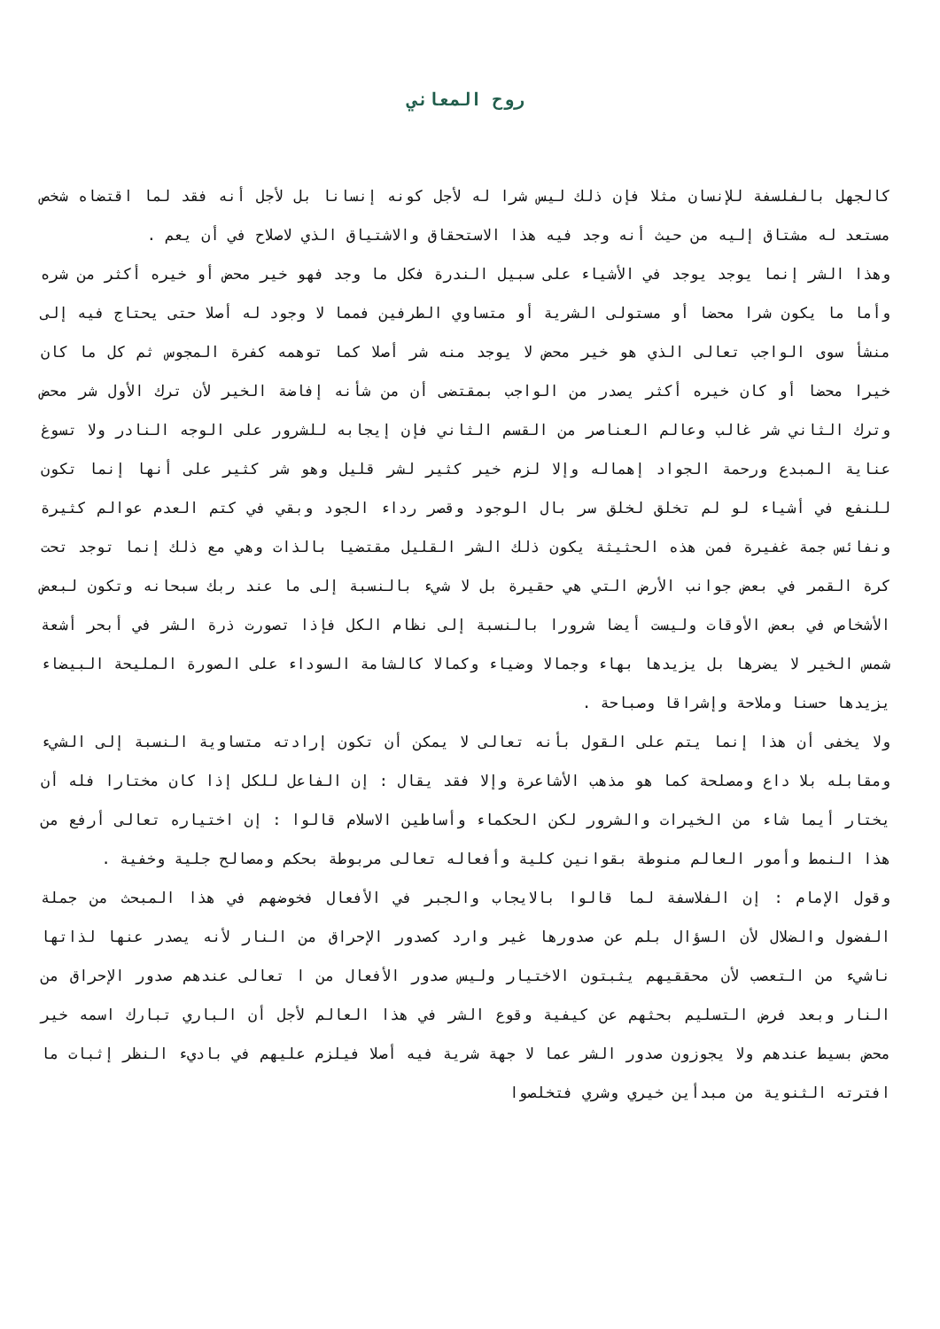روح المعاني
كالجهل بالفلسفة للإنسان مثلا فإن ذلك ليس شرا له لأجل كونه إنسانا بل لأجل أنه فقد لما اقتضاه شخص مستعد له مشتاق إليه من حيث أنه وجد فيه هذا الاستحقاق والاشتياق الذي لاصلاح في أن يعم .
وهذا الشر إنما يوجد يوجد في الأشياء على سبيل الندرة فكل ما وجد فهو خير محض أو خيره أكثر من شره وأما ما يكون شرا محضا أو مستولى الشرية أو متساوي الطرفين فمما لا وجود له أصلا حتى يحتاج فيه إلى منشأ سوى الواجب تعالى الذي هو خير محض لا يوجد منه شر أصلا كما توهمه كفرة المجوس ثم كل ما كان خيرا محضا أو كان خيره أكثر يصدر من الواجب بمقتضى أن من شأنه إفاضة الخير لأن ترك الأول شر محض وترك الثاني شر غالب وعالم العناصر من القسم الثاني فإن إيجابه للشرور على الوجه النادر ولا تسوغ عناية المبدع ورحمة الجواد إهماله وإلا لزم خير كثير لشر قليل وهو شر كثير على أنها إنما تكون للنفع في أشياء لو لم تخلق لخلق سر بال الوجود وقصر رداء الجود وبقي في كتم العدم عوالم كثيرة ونفائس جمة غفيرة فمن هذه الحثيثة يكون ذلك الشر القليل مقتضيا بالذات وهي مع ذلك إنما توجد تحت كرة القمر في بعض جوانب الأرض التي هي حقيرة بل لا شيء بالنسبة إلى ما عند ربك سبحانه وتكون لبعض الأشخاص في بعض الأوقات وليست أيضا شرورا بالنسبة إلى نظام الكل فإذا تصورت ذرة الشر في أبحر أشعة شمس الخير لا يضرها بل يزيدها بهاء وجمالا وضياء وكمالا كالشامة السوداء على الصورة المليحة البيضاء يزيدها حسنا وملاحة وإشراقا وصباحة .
ولا يخفى أن هذا إنما يتم على القول بأنه تعالى لا يمكن أن تكون إرادته متساوية النسبة إلى الشيء ومقابله بلا داع ومصلحة كما هو مذهب الأشاعرة وإلا فقد يقال : إن الفاعل للكل إذا كان مختارا فله أن يختار أيما شاء من الخيرات والشرور لكن الحكماء وأساطين الاسلام قالوا : إن اختياره تعالى أرفع من هذا النمط وأمور العالم منوطة بقوانين كلية وأفعاله تعالى مربوطة بحكم ومصالح جلية وخفية .
وقول الإمام : إن الفلاسفة لما قالوا بالايجاب والجبر في الأفعال فخوضهم في هذا المبحث من جملة الفضول والضلال لأن السؤال بلم عن صدورها غير وارد كصدور الإحراق من النار لأنه يصدر عنها لذاتها ناشيء من التعصب لأن محققيهم يثبتون الاختيار وليس صدور الأفعال من ا تعالى عندهم صدور الإحراق من النار وبعد فرض التسليم بحثهم عن كيفية وقوع الشر في هذا العالم لأجل أن الباري تبارك اسمه خير محض بسيط عندهم ولا يجوزون صدور الشر عما لا جهة شرية فيه أصلا فيلزم عليهم في باديء النظر إثبات ما افترته الثنوية من مبدأين خيري وشري فتخلصوا